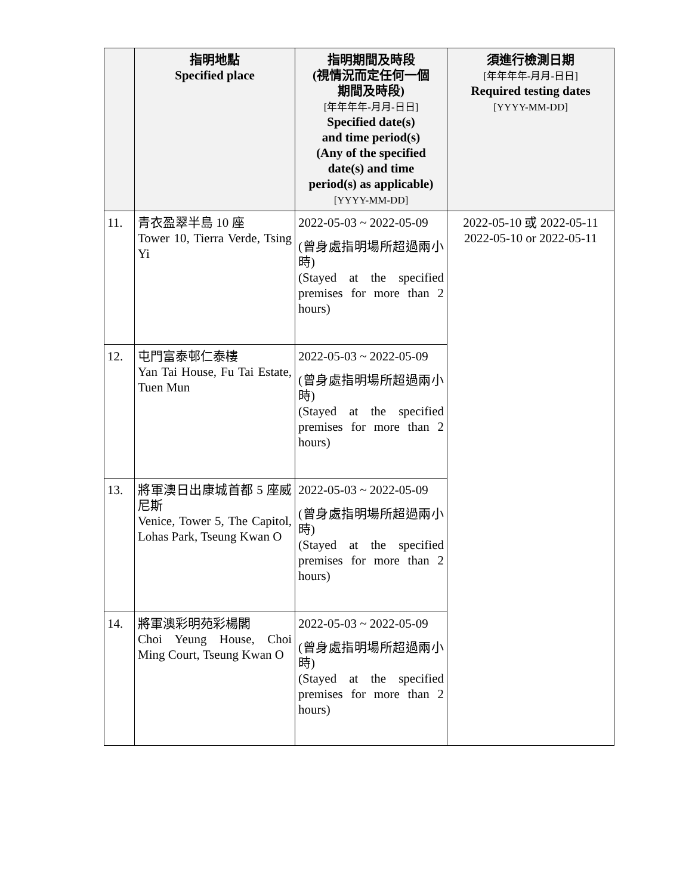| | 指明地點 Specified place | 指明期間及時段 (視情況而定任何一個 期間及時段) [年年年年-月月-日日] Specified date(s) and time period(s) (Any of the specified date(s) and time period(s) as applicable) [YYYY-MM-DD] | 須進行檢測日期 [年年年年-月月-日日] Required testing dates [YYYY-MM-DD] |
| --- | --- | --- | --- |
| 11. | 青衣盈翠半島 10 座 Tower 10, Tierra Verde, Tsing Yi | 2022-05-03 ~ 2022-05-09 (曾身處指明場所超過兩小時) (Stayed at the specified premises for more than 2 hours) | 2022-05-10 或 2022-05-11 2022-05-10 or 2022-05-11 |
| 12. | 屯門富泰邨仁泰樓 Yan Tai House, Fu Tai Estate, Tuen Mun | 2022-05-03 ~ 2022-05-09 (曾身處指明場所超過兩小時) (Stayed at the specified premises for more than 2 hours) | |
| 13. | 將軍澳日出康城首都 5 座威尼斯 Venice, Tower 5, The Capitol, Lohas Park, Tseung Kwan O | 2022-05-03 ~ 2022-05-09 (曾身處指明場所超過兩小時) (Stayed at the specified premises for more than 2 hours) | |
| 14. | 將軍澳彩明苑彩楊閣 Choi Yeung House, Choi Ming Court, Tseung Kwan O | 2022-05-03 ~ 2022-05-09 (曾身處指明場所超過兩小時) (Stayed at the specified premises for more than 2 hours) | |